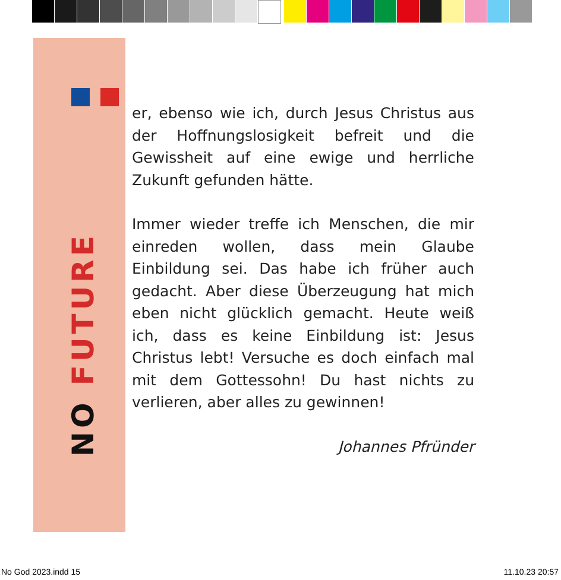NO FUTURE
er, ebenso wie ich, durch Jesus Christus aus der Hoffnungslosigkeit befreit und die Gewissheit auf eine ewige und herrliche Zukunft gefunden hätte.
Immer wieder treffe ich Menschen, die mir einreden wollen, dass mein Glaube Einbildung sei. Das habe ich früher auch gedacht. Aber diese Überzeugung hat mich eben nicht glücklich gemacht. Heute weiß ich, dass es keine Einbildung ist: Jesus Christus lebt! Versuche es doch einfach mal mit dem Gottessohn! Du hast nichts zu verlieren, aber alles zu gewinnen!
Johannes Pfründer
No God 2023.indd 15 11.10.23 20:57